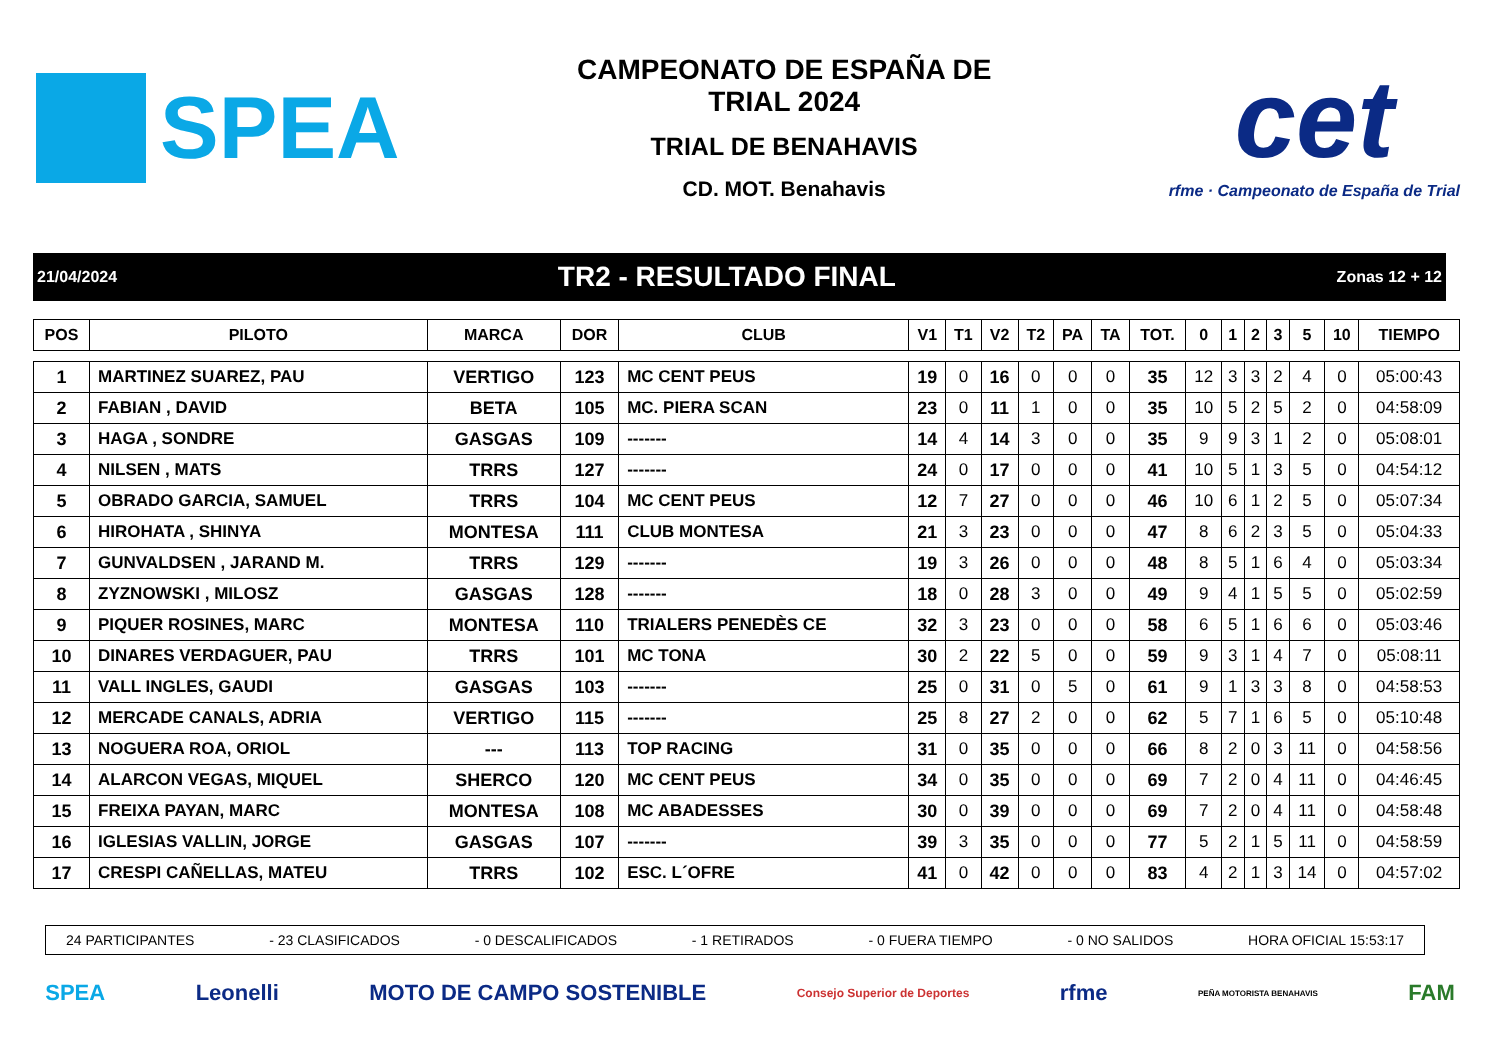SPEA
CAMPEONATO DE ESPAÑA DE
TRIAL 2024
TRIAL DE BENAHAVIS
CD. MOT. Benahavis
cet
rfme · Campeonato de España de Trial
21/04/2024 TR2 - RESULTADO FINAL Zonas 12 + 12
| POS | PILOTO | MARCA | DOR | CLUB | V1 | T1 | V2 | T2 | PA | TA | TOT. | 0 | 1 | 2 | 3 | 5 | 10 | TIEMPO |
| --- | --- | --- | --- | --- | --- | --- | --- | --- | --- | --- | --- | --- | --- | --- | --- | --- | --- | --- |
| 1 | MARTINEZ SUAREZ, PAU | VERTIGO | 123 | MC CENT PEUS | 19 | 0 | 16 | 0 | 0 | 0 | 35 | 12 | 3 | 3 | 2 | 4 | 0 | 05:00:43 |
| 2 | FABIAN , DAVID | BETA | 105 | MC. PIERA SCAN | 23 | 0 | 11 | 1 | 0 | 0 | 35 | 10 | 5 | 2 | 5 | 2 | 0 | 04:58:09 |
| 3 | HAGA , SONDRE | GASGAS | 109 | ------- | 14 | 4 | 14 | 3 | 0 | 0 | 35 | 9 | 9 | 3 | 1 | 2 | 0 | 05:08:01 |
| 4 | NILSEN , MATS | TRRS | 127 | ------- | 24 | 0 | 17 | 0 | 0 | 0 | 41 | 10 | 5 | 1 | 3 | 5 | 0 | 04:54:12 |
| 5 | OBRADO GARCIA, SAMUEL | TRRS | 104 | MC CENT PEUS | 12 | 7 | 27 | 0 | 0 | 0 | 46 | 10 | 6 | 1 | 2 | 5 | 0 | 05:07:34 |
| 6 | HIROHATA , SHINYA | MONTESA | 111 | CLUB MONTESA | 21 | 3 | 23 | 0 | 0 | 0 | 47 | 8 | 6 | 2 | 3 | 5 | 0 | 05:04:33 |
| 7 | GUNVALDSEN , JARAND M. | TRRS | 129 | ------- | 19 | 3 | 26 | 0 | 0 | 0 | 48 | 8 | 5 | 1 | 6 | 4 | 0 | 05:03:34 |
| 8 | ZYZNOWSKI , MILOSZ | GASGAS | 128 | ------- | 18 | 0 | 28 | 3 | 0 | 0 | 49 | 9 | 4 | 1 | 5 | 5 | 0 | 05:02:59 |
| 9 | PIQUER ROSINES, MARC | MONTESA | 110 | TRIALERS PENEDÈS CE | 32 | 3 | 23 | 0 | 0 | 0 | 58 | 6 | 5 | 1 | 6 | 6 | 0 | 05:03:46 |
| 10 | DINARES VERDAGUER, PAU | TRRS | 101 | MC TONA | 30 | 2 | 22 | 5 | 0 | 0 | 59 | 9 | 3 | 1 | 4 | 7 | 0 | 05:08:11 |
| 11 | VALL INGLES, GAUDI | GASGAS | 103 | ------- | 25 | 0 | 31 | 0 | 5 | 0 | 61 | 9 | 1 | 3 | 3 | 8 | 0 | 04:58:53 |
| 12 | MERCADE CANALS, ADRIA | VERTIGO | 115 | ------- | 25 | 8 | 27 | 2 | 0 | 0 | 62 | 5 | 7 | 1 | 6 | 5 | 0 | 05:10:48 |
| 13 | NOGUERA ROA, ORIOL | --- | 113 | TOP RACING | 31 | 0 | 35 | 0 | 0 | 0 | 66 | 8 | 2 | 0 | 3 | 11 | 0 | 04:58:56 |
| 14 | ALARCON VEGAS, MIQUEL | SHERCO | 120 | MC CENT PEUS | 34 | 0 | 35 | 0 | 0 | 0 | 69 | 7 | 2 | 0 | 4 | 11 | 0 | 04:46:45 |
| 15 | FREIXA PAYAN, MARC | MONTESA | 108 | MC ABADESSES | 30 | 0 | 39 | 0 | 0 | 0 | 69 | 7 | 2 | 0 | 4 | 11 | 0 | 04:58:48 |
| 16 | IGLESIAS VALLIN, JORGE | GASGAS | 107 | ------- | 39 | 3 | 35 | 0 | 0 | 0 | 77 | 5 | 2 | 1 | 5 | 11 | 0 | 04:58:59 |
| 17 | CRESPI CAÑELLAS, MATEU | TRRS | 102 | ESC. L´OFRE | 41 | 0 | 42 | 0 | 0 | 0 | 83 | 4 | 2 | 1 | 3 | 14 | 0 | 04:57:02 |
24 PARTICIPANTES - 23 CLASIFICADOS - 0 DESCALIFICADOS - 1 RETIRADOS - 0 FUERA TIEMPO - 0 NO SALIDOS HORA OFICIAL 15:53:17
SPEA Leonelli MOTO DE CAMPO SOSTENIBLE Consejo Superior de Deportes rfme PEÑA MOTORISTA BENAHAVIS FAM